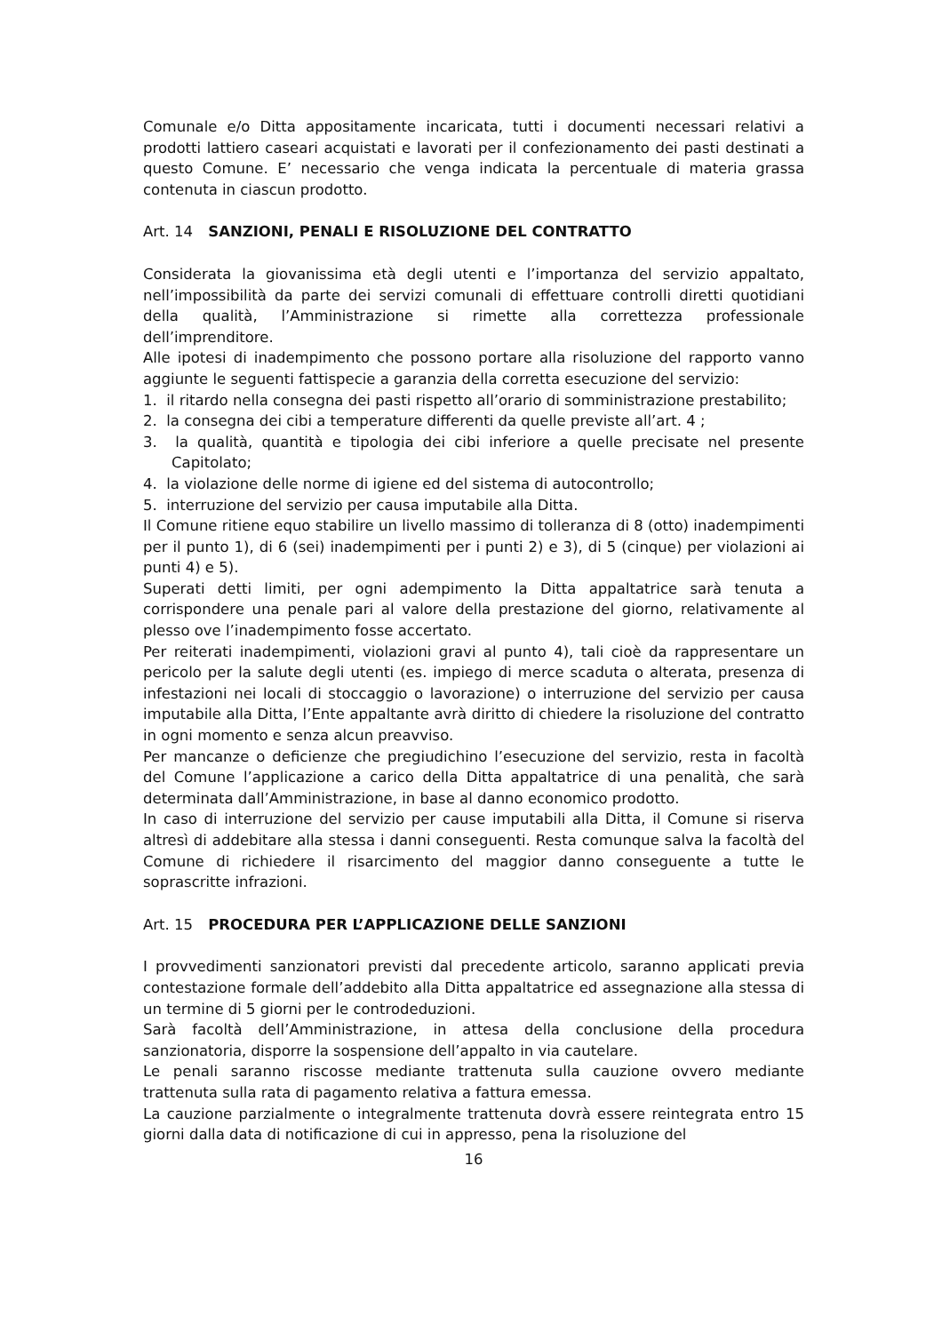Comunale e/o Ditta appositamente incaricata, tutti i documenti necessari relativi a prodotti lattiero caseari acquistati e lavorati per il confezionamento dei pasti destinati a questo Comune. E’ necessario che venga indicata la percentuale di materia grassa contenuta in ciascun prodotto.
Art. 14 SANZIONI, PENALI E RISOLUZIONE DEL CONTRATTO
Considerata la giovanissima età degli utenti e l’importanza del servizio appaltato, nell’impossibilità da parte dei servizi comunali di effettuare controlli diretti quotidiani della qualità, l’Amministrazione si rimette alla correttezza professionale dell’imprenditore.
Alle ipotesi di inadempimento che possono portare alla risoluzione del rapporto vanno aggiunte le seguenti fattispecie a garanzia della corretta esecuzione del servizio:
1. il ritardo nella consegna dei pasti rispetto all’orario di somministrazione prestabilito;
2. la consegna dei cibi a temperature differenti da quelle previste all’art. 4 ;
3. la qualità, quantità e tipologia dei cibi inferiore a quelle precisate nel presente Capitolato;
4. la violazione delle norme di igiene ed del sistema di autocontrollo;
5. interruzione del servizio per causa imputabile alla Ditta.
Il Comune ritiene equo stabilire un livello massimo di tolleranza di 8 (otto) inadempimenti per il punto 1), di 6 (sei) inadempimenti per i punti 2) e 3), di 5 (cinque) per violazioni ai punti 4) e 5).
Superati detti limiti, per ogni adempimento la Ditta appaltatrice sarà tenuta a corrispondere una penale pari al valore della prestazione del giorno, relativamente al plesso ove l’inadempimento fosse accertato.
Per reiterati inadempimenti, violazioni gravi al punto 4), tali cioè da rappresentare un pericolo per la salute degli utenti (es. impiego di merce scaduta o alterata, presenza di infestazioni nei locali di stoccaggio o lavorazione) o interruzione del servizio per causa imputabile alla Ditta, l’Ente appaltante avrà diritto di chiedere la risoluzione del contratto in ogni momento e senza alcun preavviso.
Per mancanze o deficienze che pregiudichino l’esecuzione del servizio, resta in facoltà del Comune l’applicazione a carico della Ditta appaltatrice di una penalità, che sarà determinata dall’Amministrazione, in base al danno economico prodotto.
In caso di interruzione del servizio per cause imputabili alla Ditta, il Comune si riserva altresì di addebitare alla stessa i danni conseguenti. Resta comunque salva la facoltà del Comune di richiedere il risarcimento del maggior danno conseguente a tutte le soprascritte infrazioni.
Art. 15 PROCEDURA PER L’APPLICAZIONE DELLE SANZIONI
I provvedimenti sanzionatori previsti dal precedente articolo, saranno applicati previa contestazione formale dell’addebito alla Ditta appaltatrice ed assegnazione alla stessa di un termine di 5 giorni per le controdeduzioni.
Sarà facoltà dell’Amministrazione, in attesa della conclusione della procedura sanzionatoria, disporre la sospensione dell’appalto in via cautelare.
Le penali saranno riscosse mediante trattenuta sulla cauzione ovvero mediante trattenuta sulla rata di pagamento relativa a fattura emessa.
La cauzione parzialmente o integralmente trattenuta dovrà essere reintegrata entro 15 giorni dalla data di notificazione di cui in appresso, pena la risoluzione del
16